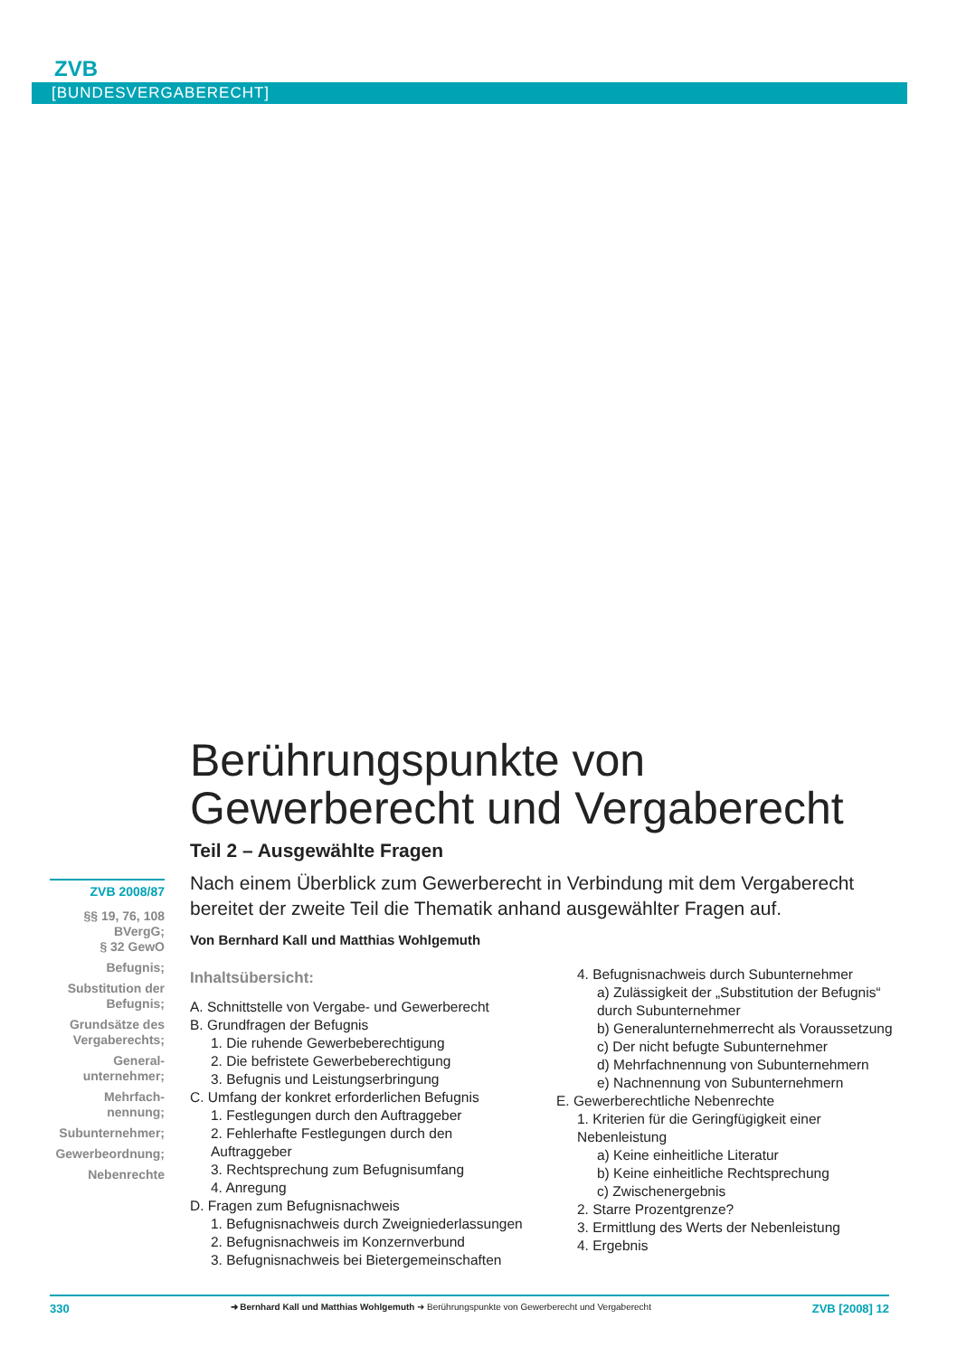ZVB
[BUNDESVERGABERECHT]
Berührungspunkte von
Gewerberecht und Vergaberecht
Teil 2 – Ausgewählte Fragen
Nach einem Überblick zum Gewerberecht in Verbindung mit dem Vergaberecht bereitet der zweite Teil die Thematik anhand ausgewählter Fragen auf.
Von Bernhard Kall und Matthias Wohlgemuth
Inhaltsübersicht:
A. Schnittstelle von Vergabe- und Gewerberecht
B. Grundfragen der Befugnis
1. Die ruhende Gewerbeberechtigung
2. Die befristete Gewerbeberechtigung
3. Befugnis und Leistungserbringung
C. Umfang der konkret erforderlichen Befugnis
1. Festlegungen durch den Auftraggeber
2. Fehlerhafte Festlegungen durch den Auftraggeber
3. Rechtsprechung zum Befugnisumfang
4. Anregung
D. Fragen zum Befugnisnachweis
1. Befugnisnachweis durch Zweigniederlassungen
2. Befugnisnachweis im Konzernverbund
3. Befugnisnachweis bei Bietergemeinschaften
4. Befugnisnachweis durch Subunternehmer
a) Zulässigkeit der „Substitution der Befugnis“ durch Subunternehmer
b) Generalunternehmerrecht als Voraussetzung
c) Der nicht befugte Subunternehmer
d) Mehrfachnennung von Subunternehmern
e) Nachnennung von Subunternehmern
E. Gewerberechtliche Nebenrechte
1. Kriterien für die Geringfügigkeit einer Nebenleistung
a) Keine einheitliche Literatur
b) Keine einheitliche Rechtsprechung
c) Zwischenergebnis
2. Starre Prozentgrenze?
3. Ermittlung des Werts der Nebenleistung
4. Ergebnis
ZVB 2008/87
§§ 19, 76, 108 BVergG;
§ 32 GewO
Befugnis;
Substitution der Befugnis;
Grundsätze des Vergaberechts;
General-unternehmer;
Mehrfach-nennung;
Subunternehmer;
Gewerbeordnung;
Nebenrechte
330 ➜ Bernhard Kall und Matthias Wohlgemuth ➜ Berührungspunkte von Gewerberecht und Vergaberecht ZVB [2008] 12